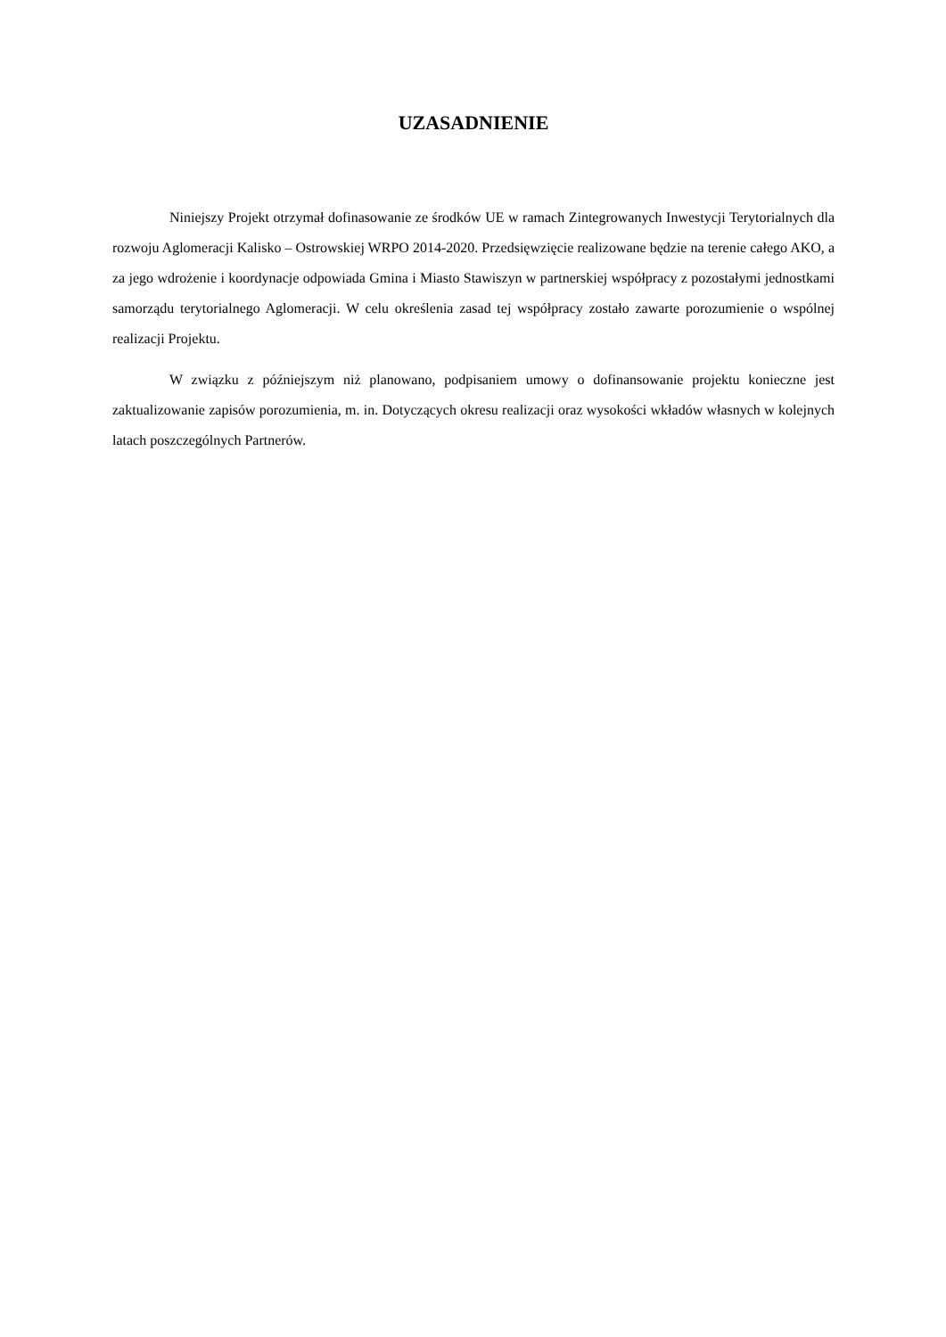UZASADNIENIE
Niniejszy Projekt otrzymał dofinasowanie ze środków UE w ramach Zintegrowanych Inwestycji Terytorialnych dla rozwoju Aglomeracji Kalisko – Ostrowskiej WRPO 2014-2020. Przedsięwzięcie realizowane będzie na terenie całego AKO, a za jego wdrożenie i koordynacje odpowiada Gmina i Miasto Stawiszyn w partnerskiej współpracy z pozostałymi jednostkami samorządu terytorialnego Aglomeracji. W celu określenia zasad tej współpracy zostało zawarte porozumienie o wspólnej realizacji Projektu.
W związku z późniejszym niż planowano, podpisaniem umowy o dofinansowanie projektu konieczne jest zaktualizowanie zapisów porozumienia, m. in. Dotyczących okresu realizacji oraz wysokości wkładów własnych w kolejnych latach poszczególnych Partnerów.